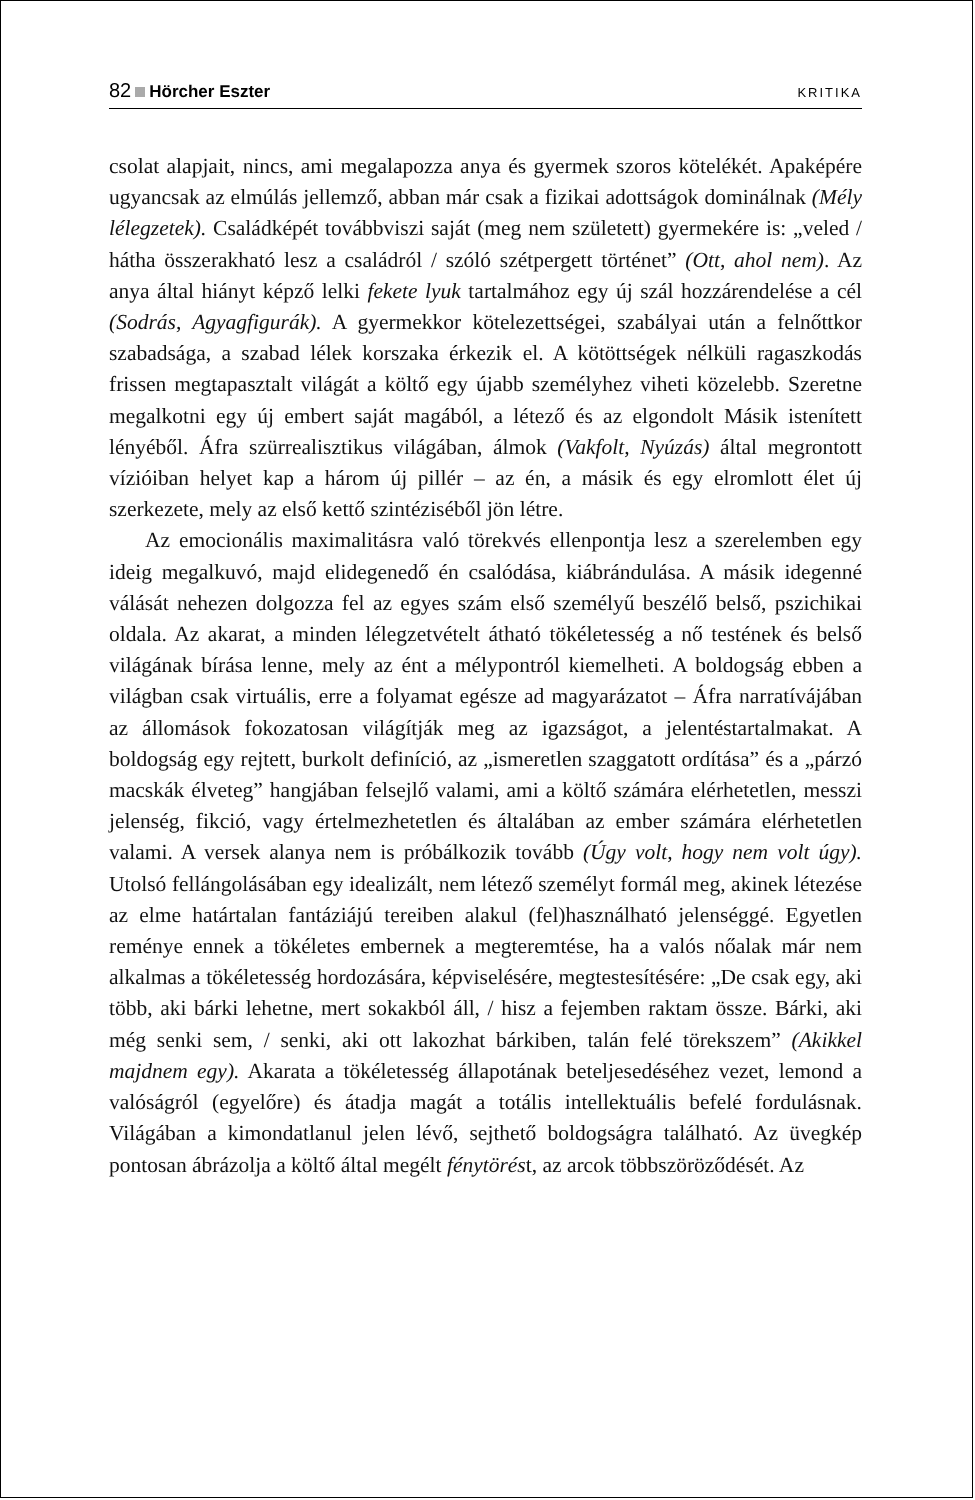82 Hörcher Eszter KRITIKA
csolat alapjait, nincs, ami megalapozza anya és gyermek szoros kötelékét. Apaképére ugyancsak az elmúlás jellemző, abban már csak a fizikai adottságok dominálnak (Mély lélegzetek). Családképét továbbviszi saját (meg nem született) gyermekére is: „veled / hátha összerakható lesz a családról / szóló szétpergett történet” (Ott, ahol nem). Az anya által hiányt képző lelki fekete lyuk tartalmához egy új szál hozzárendelése a cél (Sodrás, Agyagfigurák). A gyermekkor kötelezettségei, szabályai után a felnőttkor szabadsága, a szabad lélek korszaka érkezik el. A kötöttségek nélküli ragaszkodás frissen megtapasztalt világát a költő egy újabb személyhez viheti közelebb. Szeretne megalkotni egy új embert saját magából, a létező és az elgondolt Másik istenített lényéből. Áfra szürrealisztikus világában, álmok (Vakfolt, Nyúzás) által megrontott vízióiban helyet kap a három új pillér – az én, a másik és egy elromlott élet új szerkezete, mely az első kettő szintéziséből jön létre.
Az emocionális maximalitásra való törekvés ellenpontja lesz a szerelemben egy ideig megalkuvó, majd elidegenedő én csalódása, kiábrándulása. A másik idegenné válását nehezen dolgozza fel az egyes szám első személyű beszélő belső, pszichikai oldala. Az akarat, a minden lélegzetvételt átható tökéletesség a nő testének és belső világának bírása lenne, mely az ént a mélypontról kiemelheti. A boldogság ebben a világban csak virtuális, erre a folyamat egésze ad magyarázatot – Áfra narratívájában az állomások fokozatosan világítják meg az igazságot, a jelentéstartalmakat. A boldogság egy rejtett, burkolt definíció, az „ismeretlen szaggatott ordítása” és a „párzó macskák élveteg” hangjában felsejlő valami, ami a költő számára elérhetetlen, messzi jelenség, fikció, vagy értelmezhetetlen és általában az ember számára elérhetetlen valami. A versek alanya nem is próbálkozik tovább (Úgy volt, hogy nem volt úgy). Utolsó fellángolásában egy idealizált, nem létező személyt formál meg, akinek létezése az elme határtalan fantáziájú tereiben alakul (fel)használható jelenséggé. Egyetlen reménye ennek a tökéletes embernek a megteremtése, ha a valós nőalak már nem alkalmas a tökéletesség hordozására, képviselésére, megtestesítésére: „De csak egy, aki több, aki bárki lehetne, mert sokakból áll, / hisz a fejemben raktam össze. Bárki, aki még senki sem, / senki, aki ott lakozhat bárkiben, talán felé törekszem” (Akikkel majdnem egy). Akarata a tökéletesség állapotának beteljesedéséhez vezet, lemond a valóságról (egyelőre) és átadja magát a totális intellektuális befelé fordulásnak. Világában a kimondatlanul jelen lévő, sejthető boldogságra található. Az üvegkép pontosan ábrázolja a költő által megélt fénytörést, az arcok többszöröződését. Az